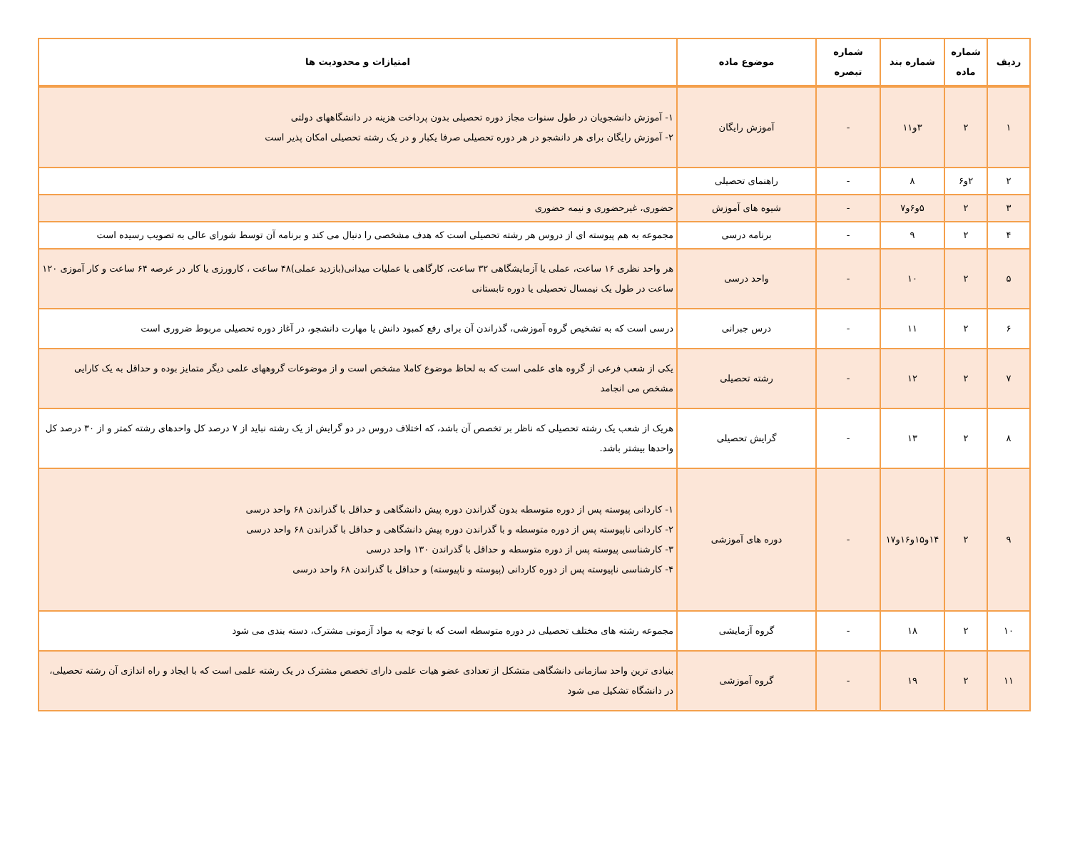| ردیف | شماره ماده | شماره بند | شماره تبصره | موضوع ماده | امتیازات و محدودیت ها |
| --- | --- | --- | --- | --- | --- |
| ۱ | ۲ | ۳و۱۱ | - | آموزش رایگان | ۱- آموزش دانشجویان در طول سنوات مجاز دوره تحصیلی بدون پرداخت هزینه در دانشگاههای دولتی ۲- آموزش رایگان برای هر دانشجو در هر دوره تحصیلی صرفا یکبار و در یک رشته تحصیلی امکان پذیر است |
| ۲ | ۲و۶ | ۸ | - | راهنمای تحصیلی | |
| ۳ | ۲ | ۵و۶و۷ | - | شیوه های آموزش | حضوری، غیرحضوری و نیمه حضوری |
| ۴ | ۲ | ۹ | - | برنامه درسی | مجموعه به هم پیوسته ای از دروس هر رشته تحصیلی است که هدف مشخصی را دنبال می کند و برنامه آن توسط شورای عالی به تصویب رسیده است |
| ۵ | ۲ | ۱۰ | - | واحد درسی | هر واحد نظری ۱۶ ساعت، عملی یا آزمایشگاهی ۳۲ ساعت، کارگاهی یا عملیات میدانی(بازدید عملی)۴۸ ساعت ، کارورزی یا کار در عرصه ۶۴ ساعت و کار آموزی ۱۲۰ ساعت در طول یک نیمسال تحصیلی یا دوره تابستانی |
| ۶ | ۲ | ۱۱ | - | درس جبرانی | درسی است که به تشخیص گروه آموزشی، گذراندن آن برای رفع کمبود دانش یا مهارت دانشجو، در آغاز دوره تحصیلی مربوط ضروری است |
| ۷ | ۲ | ۱۲ | - | رشته تحصیلی | یکی از شعب فرعی از گروه های علمی است که به لحاظ موضوع کاملا مشخص است و از موضوعات گروههای علمی دیگر متمایز بوده و حداقل به یک کارایی مشخص می انجامد |
| ۸ | ۲ | ۱۳ | - | گرایش تحصیلی | هریک از شعب یک رشته تحصیلی که ناظر بر تخصص آن باشد، که اختلاف دروس در دو گرایش از یک رشته نباید از ۷ درصد کل واحدهای رشته کمتر و از ۳۰ درصد کل واحدها بیشتر باشد. |
| ۹ | ۲ | ۱۴و۱۵و۱۶و۱۷ | - | دوره های آموزشی | ۱- کاردانی پیوسته پس از دوره متوسطه بدون گذراندن دوره پیش دانشگاهی و حداقل با گذراندن ۶۸ واحد درسی ۲- کاردانی ناپیوسته پس از دوره متوسطه و با گذراندن دوره پیش دانشگاهی و حداقل با گذراندن ۶۸ واحد درسی ۳- کارشناسی پیوسته پس از دوره متوسطه و حداقل با گذراندن ۱۳۰ واحد درسی ۴- کارشناسی ناپیوسته پس از دوره کاردانی (پیوسته و ناپیوسته) و حداقل با گذراندن ۶۸ واحد درسی |
| ۱۰ | ۲ | ۱۸ | - | گروه آزمایشی | مجموعه رشته های مختلف تحصیلی در دوره متوسطه است که با توجه به مواد آزمونی مشترک، دسته بندی می شود |
| ۱۱ | ۲ | ۱۹ | - | گروه آموزشی | بنیادی ترین واحد سازمانی دانشگاهی متشکل از تعدادی عضو هیات علمی دارای تخصص مشترک در یک رشته علمی است که با ایجاد و راه اندازی آن رشته تحصیلی، در دانشگاه تشکیل می شود |